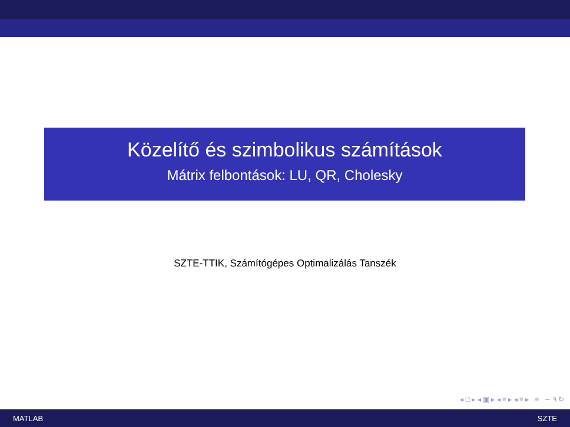Közelítő és szimbolikus számítások
Mátrix felbontások: LU, QR, Cholesky
SZTE-TTIK, Számítógépes Optimalizálás Tanszék
◂ □ ▸ ◂ ▣ ▸ ◂ ≡ ▸ ◂ ≡ ▸ ≡ ∽ ۹ ↻
MATLAB SZTE